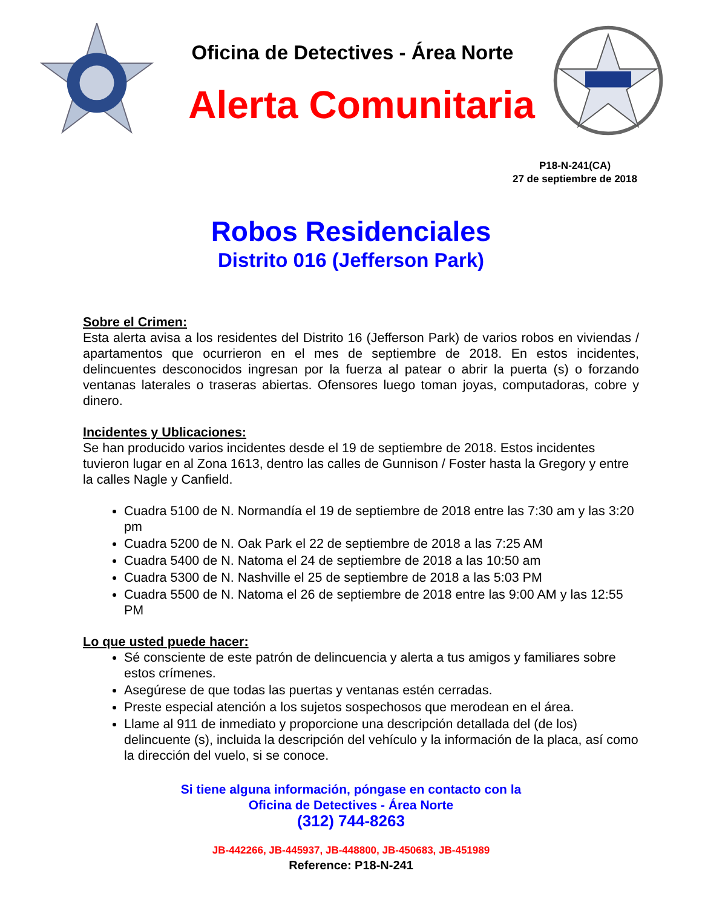Oficina de Detectives - Área Norte
Alerta Comunitaria
P18-N-241(CA)
27 de septiembre de 2018
Robos Residenciales
Distrito 016 (Jefferson Park)
Sobre el Crimen:
Esta alerta avisa a los residentes del Distrito 16 (Jefferson Park) de varios robos en viviendas / apartamentos que ocurrieron en el mes de septiembre de 2018. En estos incidentes, delincuentes desconocidos ingresan por la fuerza al patear o abrir la puerta (s) o forzando ventanas laterales o traseras abiertas. Ofensores luego toman joyas, computadoras, cobre y dinero.
Incidentes y Ublicaciones:
Se han producido varios incidentes desde el 19 de septiembre de 2018. Estos incidentes tuvieron lugar en al Zona 1613, dentro las calles de Gunnison / Foster hasta la Gregory y entre la calles Nagle y Canfield.
Cuadra 5100 de N. Normandía el 19 de septiembre de 2018 entre las 7:30 am y las 3:20 pm
Cuadra 5200 de N. Oak Park el 22 de septiembre de 2018 a las 7:25 AM
Cuadra 5400 de N. Natoma el 24 de septiembre de 2018 a las 10:50 am
Cuadra 5300 de N. Nashville el 25 de septiembre de 2018 a las 5:03 PM
Cuadra 5500 de N. Natoma el 26 de septiembre de 2018 entre las 9:00 AM y las 12:55 PM
Lo que usted puede hacer:
Sé consciente de este patrón de delincuencia y alerta a tus amigos y familiares sobre estos crímenes.
Asegúrese de que todas las puertas y ventanas estén cerradas.
Preste especial atención a los sujetos sospechosos que merodean en el área.
Llame al 911 de inmediato y proporcione una descripción detallada del (de los) delincuente (s), incluida la descripción del vehículo y la información de la placa, así como la dirección del vuelo, si se conoce.
Si tiene alguna información, póngase en contacto con la
Oficina de Detectives - Área Norte
(312) 744-8263
JB-442266, JB-445937, JB-448800, JB-450683, JB-451989
Reference: P18-N-241